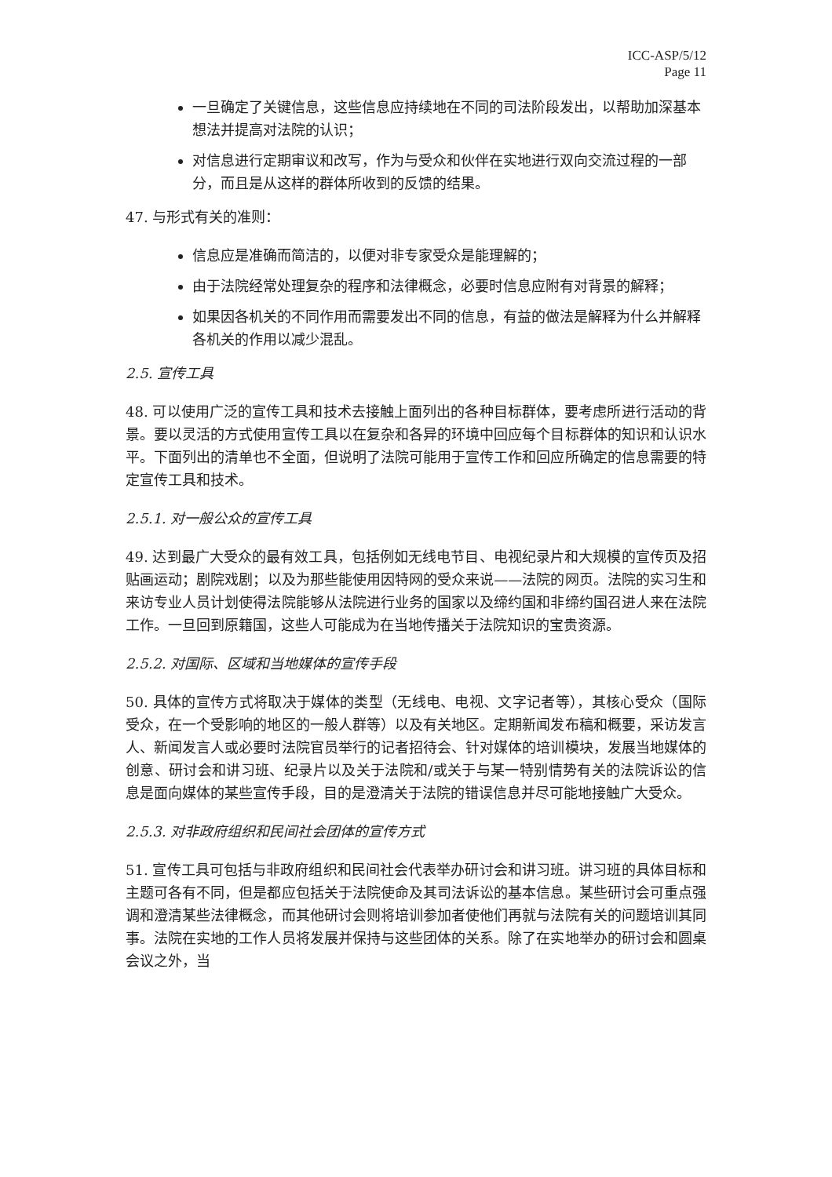ICC-ASP/5/12
Page 11
一旦确定了关键信息，这些信息应持续地在不同的司法阶段发出，以帮助加深基本想法并提高对法院的认识；
对信息进行定期审议和改写，作为与受众和伙伴在实地进行双向交流过程的一部分，而且是从这样的群体所收到的反馈的结果。
47. 与形式有关的准则：
信息应是准确而简洁的，以便对非专家受众是能理解的；
由于法院经常处理复杂的程序和法律概念，必要时信息应附有对背景的解释；
如果因各机关的不同作用而需要发出不同的信息，有益的做法是解释为什么并解释各机关的作用以减少混乱。
2.5. 宣传工具
48. 可以使用广泛的宣传工具和技术去接触上面列出的各种目标群体，要考虑所进行活动的背景。要以灵活的方式使用宣传工具以在复杂和各异的环境中回应每个目标群体的知识和认识水平。下面列出的清单也不全面，但说明了法院可能用于宣传工作和回应所确定的信息需要的特定宣传工具和技术。
2.5.1. 对一般公众的宣传工具
49. 达到最广大受众的最有效工具，包括例如无线电节目、电视纪录片和大规模的宣传页及招贴画运动；剧院戏剧；以及为那些能使用因特网的受众来说——法院的网页。法院的实习生和来访专业人员计划使得法院能够从法院进行业务的国家以及缔约国和非缔约国召进人来在法院工作。一旦回到原籍国，这些人可能成为在当地传播关于法院知识的宝贵资源。
2.5.2. 对国际、区域和当地媒体的宣传手段
50. 具体的宣传方式将取决于媒体的类型（无线电、电视、文字记者等），其核心受众（国际受众，在一个受影响的地区的一般人群等）以及有关地区。定期新闻发布稿和概要，采访发言人、新闻发言人或必要时法院官员举行的记者招待会、针对媒体的培训模块，发展当地媒体的创意、研讨会和讲习班、纪录片以及关于法院和/或关于与某一特别情势有关的法院诉讼的信息是面向媒体的某些宣传手段，目的是澄清关于法院的错误信息并尽可能地接触广大受众。
2.5.3. 对非政府组织和民间社会团体的宣传方式
51. 宣传工具可包括与非政府组织和民间社会代表举办研讨会和讲习班。讲习班的具体目标和主题可各有不同，但是都应包括关于法院使命及其司法诉讼的基本信息。某些研讨会可重点强调和澄清某些法律概念，而其他研讨会则将培训参加者使他们再就与法院有关的问题培训其同事。法院在实地的工作人员将发展并保持与这些团体的关系。除了在实地举办的研讨会和圆桌会议之外，当